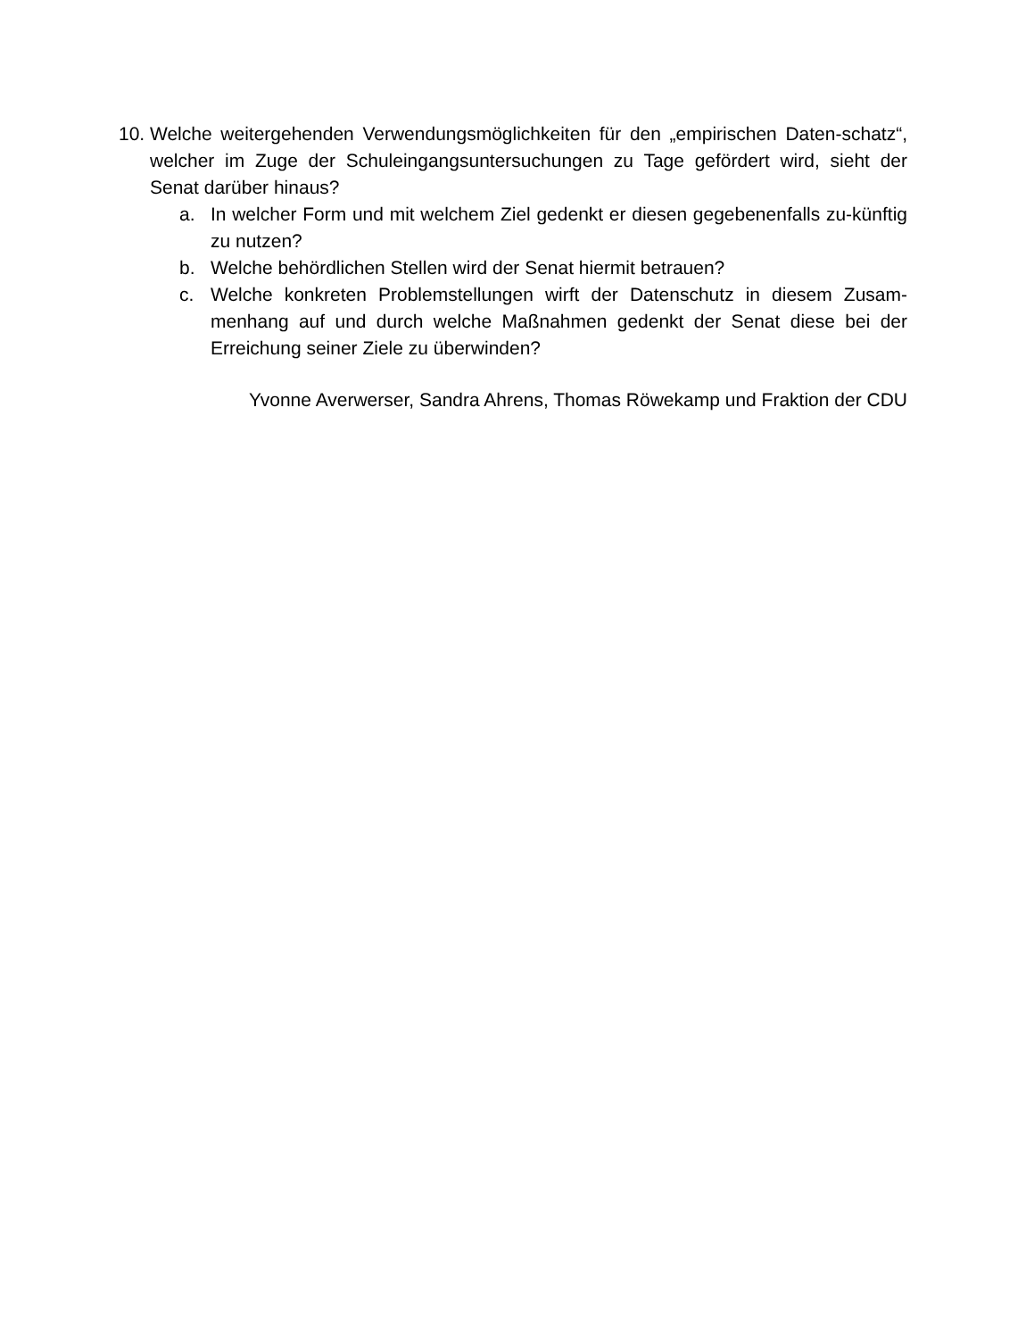10. Welche weitergehenden Verwendungsmöglichkeiten für den „empirischen Daten-schatz“, welcher im Zuge der Schuleingangsuntersuchungen zu Tage gefördert wird, sieht der Senat darüber hinaus?
a. In welcher Form und mit welchem Ziel gedenkt er diesen gegebenenfalls zu-künftig zu nutzen?
b. Welche behördlichen Stellen wird der Senat hiermit betrauen?
c. Welche konkreten Problemstellungen wirft der Datenschutz in diesem Zusam-menhang auf und durch welche Maßnahmen gedenkt der Senat diese bei der Erreichung seiner Ziele zu überwinden?
Yvonne Averwerser, Sandra Ahrens, Thomas Röwekamp und Fraktion der CDU